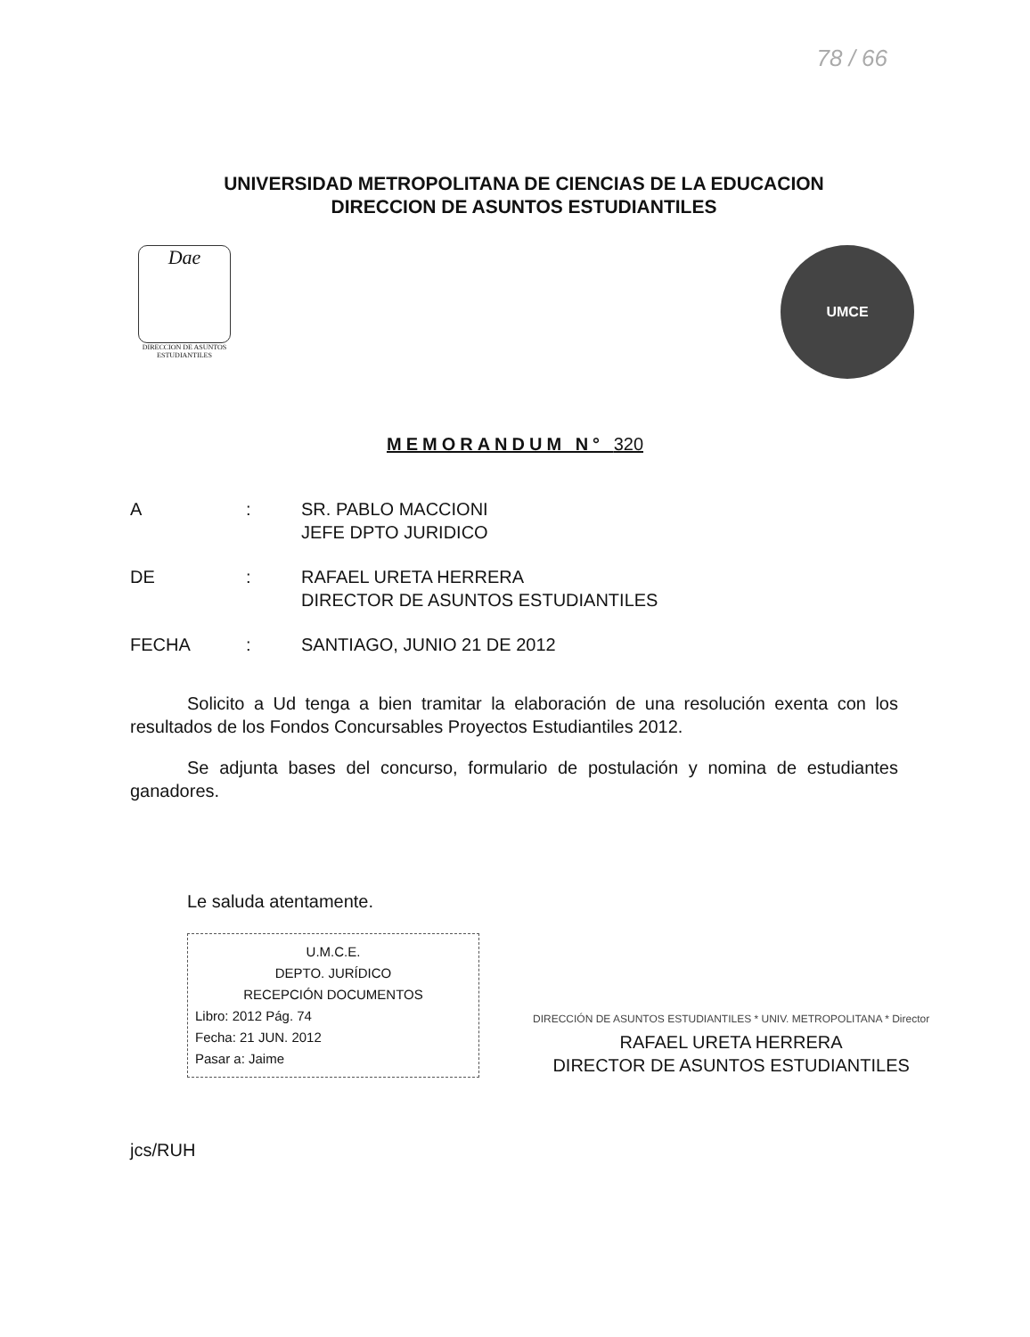78 / 66
UNIVERSIDAD METROPOLITANA DE CIENCIAS DE LA EDUCACION
DIRECCION DE ASUNTOS ESTUDIANTILES
Dae
DIRECCION DE ASUNTOS ESTUDIANTILES
UMCE
MEMORANDUM N° 320
A: SR. PABLO MACCIONI
JEFE DPTO JURIDICO
DE: RAFAEL URETA HERRERA
DIRECTOR DE ASUNTOS ESTUDIANTILES
FECHA: SANTIAGO, JUNIO 21 DE 2012
Solicito a Ud tenga a bien tramitar la elaboración de una resolución exenta con los resultados de los Fondos Concursables Proyectos Estudiantiles 2012.
Se adjunta bases del concurso, formulario de postulación y nomina de estudiantes ganadores.
Le saluda atentamente.
U.M.C.E.
DEPTO. JURÍDICO
RECEPCIÓN DOCUMENTOS
Libro: 2012 Pág. 74
Fecha: 21 JUN. 2012
Pasar a: Jaime
DIRECCIÓN DE ASUNTOS ESTUDIANTILES * UNIV. METROPOLITANA * Director
RAFAEL URETA HERRERA
DIRECTOR DE ASUNTOS ESTUDIANTILES
jcs/RUH